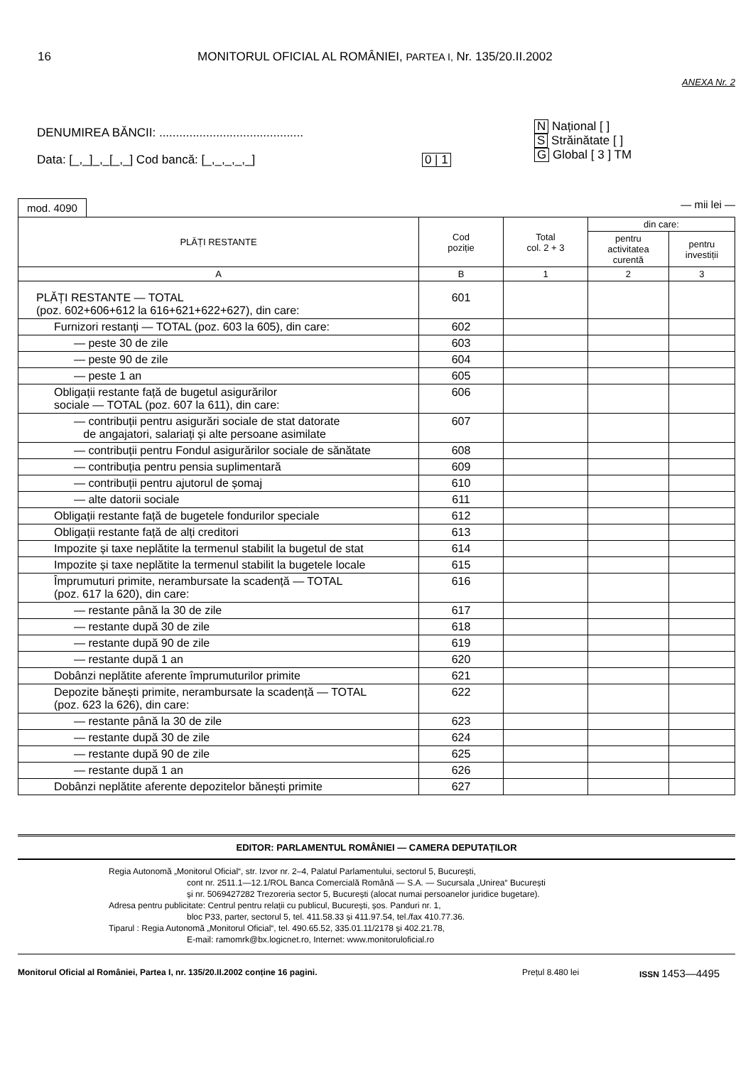16 MONITORUL OFICIAL AL ROMÂNIEI, PARTEA I, Nr. 135/20.II.2002
ANEXA Nr. 2
DENUMIREA BĂNCII: ...........................................
Data: [_,_]_,_[_,_] Cod bancă: [_,_,_,_,_] 0 | 1
N Național [ ]
S Străinătate [ ]
G Global [ 3 ] TM
mod. 4090 — mii lei —
| PLĂȚI RESTANTE | Cod poziție | Total col. 2 + 3 | din care: | |
| --- | --- | --- | --- | --- |
| | | | pentru activitatea curentă | pentru investiții |
| A | B | 1 | 2 | 3 |
| PLĂȚI RESTANTE — TOTAL (poz. 602+606+612 la 616+621+622+627), din care: | 601 | | | |
| Furnizori restanți — TOTAL (poz. 603 la 605), din care: | 602 | | | |
| — peste 30 de zile | 603 | | | |
| — peste 90 de zile | 604 | | | |
| — peste 1 an | 605 | | | |
| Obligații restante față de bugetul asigurărilor sociale — TOTAL (poz. 607 la 611), din care: | 606 | | | |
| — contribuții pentru asigurări sociale de stat datorate de angajatori, salariați și alte persoane asimilate | 607 | | | |
| — contribuții pentru Fondul asigurărilor sociale de sănătate | 608 | | | |
| — contribuția pentru pensia suplimentară | 609 | | | |
| — contribuții pentru ajutorul de șomaj | 610 | | | |
| — alte datorii sociale | 611 | | | |
| Obligații restante față de bugetele fondurilor speciale | 612 | | | |
| Obligații restante față de alți creditori | 613 | | | |
| Impozite și taxe neplătite la termenul stabilit la bugetul de stat | 614 | | | |
| Impozite și taxe neplătite la termenul stabilit la bugetele locale | 615 | | | |
| Împrumuturi primite, nerambursate la scadență — TOTAL (poz. 617 la 620), din care: | 616 | | | |
| — restante până la 30 de zile | 617 | | | |
| — restante după 30 de zile | 618 | | | |
| — restante după 90 de zile | 619 | | | |
| — restante după 1 an | 620 | | | |
| Dobânzi neplătite aferente împrumuturilor primite | 621 | | | |
| Depozite bănești primite, nerambursate la scadență — TOTAL (poz. 623 la 626), din care: | 622 | | | |
| — restante până la 30 de zile | 623 | | | |
| — restante după 30 de zile | 624 | | | |
| — restante după 90 de zile | 625 | | | |
| — restante după 1 an | 626 | | | |
| Dobânzi neplătite aferente depozitelor bănești primite | 627 | | | |
EDITOR: PARLAMENTUL ROMÂNIEI — CAMERA DEPUTAȚILOR
Regia Autonomă „Monitorul Oficial“, str. Izvor nr. 2–4, Palatul Parlamentului, sectorul 5, București,
cont nr. 2511.1—12.1/ROL Banca Comercială Română — S.A. — Sucursala „Unirea“ București
și nr. 5069427282 Trezoreria sector 5, București (alocat numai persoanelor juridice bugetare).
Adresa pentru publicitate: Centrul pentru relații cu publicul, București, șos. Panduri nr. 1,
bloc P33, parter, sectorul 5, tel. 411.58.33 și 411.97.54, tel./fax 410.77.36.
Tiparul : Regia Autonomă „Monitorul Oficial“, tel. 490.65.52, 335.01.11/2178 și 402.21.78,
E-mail: ramomrk@bx.logicnet.ro, Internet: www.monitoruloficial.ro
Monitorul Oficial al României, Partea I, nr. 135/20.II.2002 conține 16 pagini. Prețul 8.480 lei ISSN 1453—4495